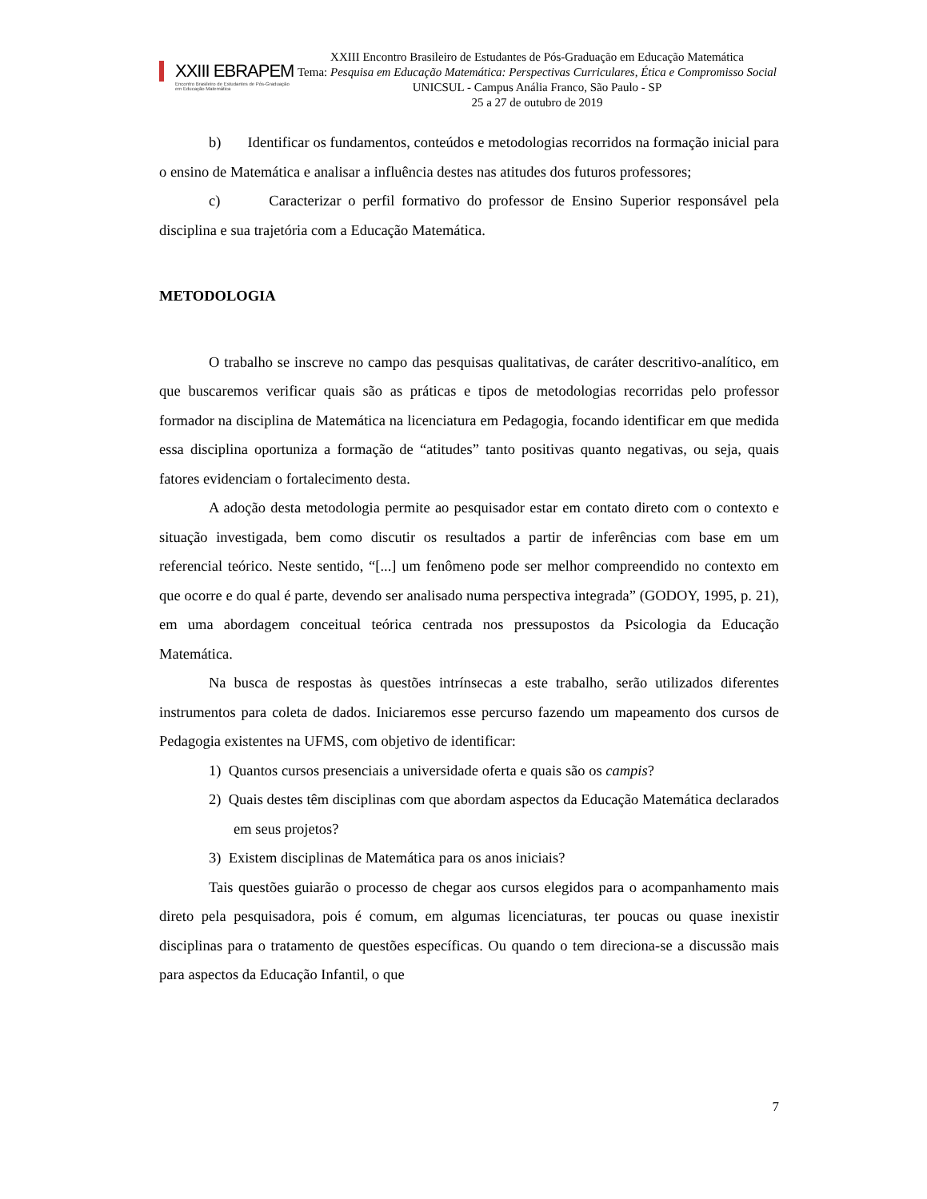XXIII EBRAPEM
Encontro Brasileiro de Estudantes de Pós-Graduação em Educação Matemática
XXIII Encontro Brasileiro de Estudantes de Pós-Graduação em Educação Matemática
Tema: Pesquisa em Educação Matemática: Perspectivas Curriculares, Ética e Compromisso Social
UNICSUL - Campus Anália Franco, São Paulo - SP
25 a 27 de outubro de 2019
b) Identificar os fundamentos, conteúdos e metodologias recorridos na formação inicial para o ensino de Matemática e analisar a influência destes nas atitudes dos futuros professores;
c) Caracterizar o perfil formativo do professor de Ensino Superior responsável pela disciplina e sua trajetória com a Educação Matemática.
METODOLOGIA
O trabalho se inscreve no campo das pesquisas qualitativas, de caráter descritivo-analítico, em que buscaremos verificar quais são as práticas e tipos de metodologias recorridas pelo professor formador na disciplina de Matemática na licenciatura em Pedagogia, focando identificar em que medida essa disciplina oportuniza a formação de “atitudes” tanto positivas quanto negativas, ou seja, quais fatores evidenciam o fortalecimento desta.
A adoção desta metodologia permite ao pesquisador estar em contato direto com o contexto e situação investigada, bem como discutir os resultados a partir de inferências com base em um referencial teórico. Neste sentido, “[...] um fenômeno pode ser melhor compreendido no contexto em que ocorre e do qual é parte, devendo ser analisado numa perspectiva integrada” (GODOY, 1995, p. 21), em uma abordagem conceitual teórica centrada nos pressupostos da Psicologia da Educação Matemática.
Na busca de respostas às questões intrínsecas a este trabalho, serão utilizados diferentes instrumentos para coleta de dados. Iniciaremos esse percurso fazendo um mapeamento dos cursos de Pedagogia existentes na UFMS, com objetivo de identificar:
1) Quantos cursos presenciais a universidade oferta e quais são os campis?
2) Quais destes têm disciplinas com que abordam aspectos da Educação Matemática declarados em seus projetos?
3) Existem disciplinas de Matemática para os anos iniciais?
Tais questões guiarão o processo de chegar aos cursos elegidos para o acompanhamento mais direto pela pesquisadora, pois é comum, em algumas licenciaturas, ter poucas ou quase inexistir disciplinas para o tratamento de questões específicas. Ou quando o tem direciona-se a discussão mais para aspectos da Educação Infantil, o que
7